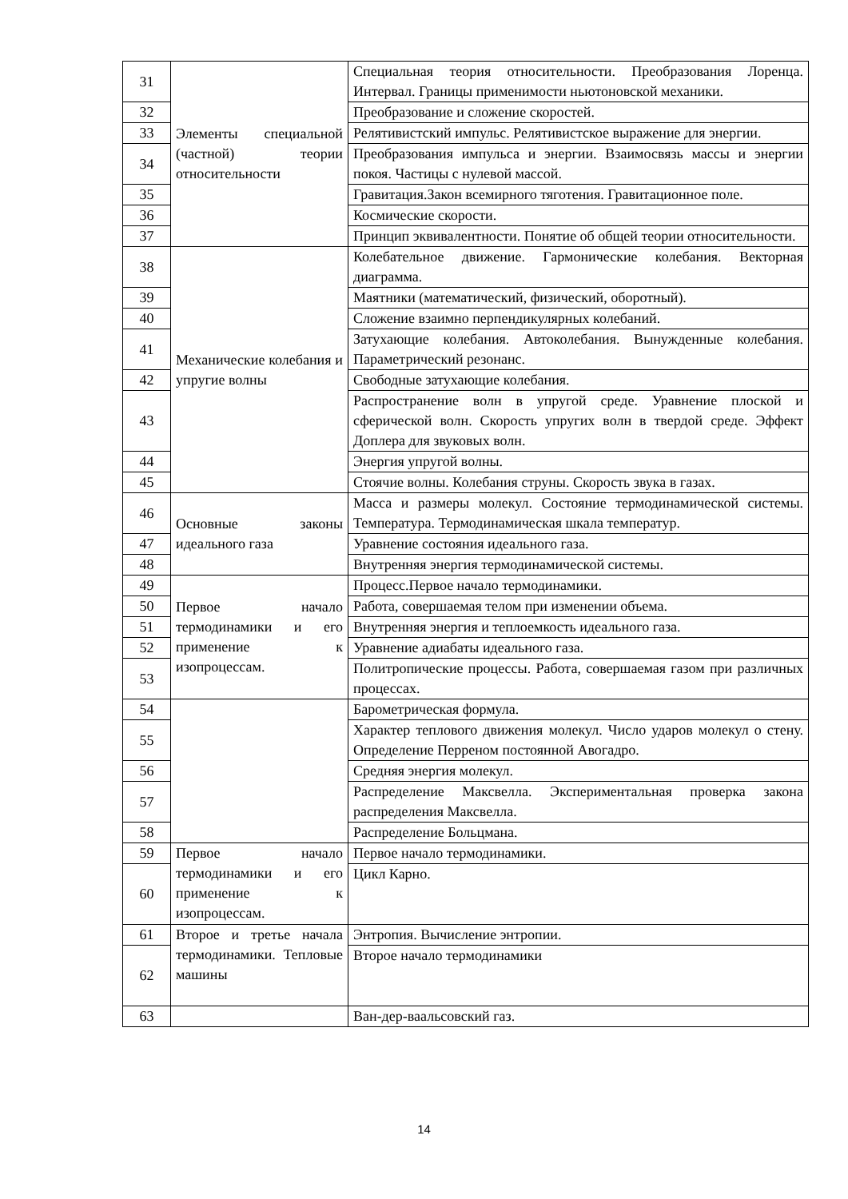| 31 | Элементы специальной (частной) теории относительности | Специальная теория относительности. Преобразования Лоренца. Интервал. Границы применимости ньютоновской механики. |
| 32 | | Преобразование и сложение скоростей. |
| 33 | | Релятивистский импульс. Релятивистское выражение для энергии. |
| 34 | | Преобразования импульса и энергии. Взаимосвязь массы и энергии покоя. Частицы с нулевой массой. |
| 35 | | Гравитация.Закон всемирного тяготения. Гравитационное поле. |
| 36 | | Космические скорости. |
| 37 | | Принцип эквивалентности. Понятие об общей теории относительности. |
| 38 | Механические колебания и упругие волны | Колебательное движение. Гармонические колебания. Векторная диаграмма. |
| 39 | | Маятники (математический, физический, оборотный). |
| 40 | | Сложение взаимно перпендикулярных колебаний. |
| 41 | | Затухающие колебания. Автоколебания. Вынужденные колебания. Параметрический резонанс. |
| 42 | | Свободные затухающие колебания. |
| 43 | | Распространение волн в упругой среде. Уравнение плоской и сферической волн. Скорость упругих волн в твердой среде. Эффект Доплера для звуковых волн. |
| 44 | | Энергия упругой волны. |
| 45 | | Стоячие волны. Колебания струны. Скорость звука в газах. |
| 46 | Основные законы идеального газа | Масса и размеры молекул. Состояние термодинамической системы. Температура. Термодинамическая шкала температур. |
| 47 | | Уравнение состояния идеального газа. |
| 48 | | Внутренняя энергия термодинамической системы. |
| 49 | Первое начало термодинамики и его применение к изопроцессам. | Процесс.Первое начало термодинамики. |
| 50 | | Работа, совершаемая телом при изменении объема. |
| 51 | | Внутренняя энергия и теплоемкость идеального газа. |
| 52 | | Уравнение адиабаты идеального газа. |
| 53 | | Политропические процессы. Работа, совершаемая газом при различных процессах. |
| 54 | | Барометрическая формула. |
| 55 | | Характер теплового движения молекул. Число ударов молекул о стену. Определение Перреном постоянной Авогадро. |
| 56 | | Средняя энергия молекул. |
| 57 | | Распределение Максвелла. Экспериментальная проверка закона распределения Максвелла. |
| 58 | | Распределение Больцмана. |
| 59 | Первое начало термодинамики и его применение к изопроцессам. | Первое начало термодинамики. |
| 60 | | Цикл Карно. |
| 61 | Второе и третье начала термодинамики. Тепловые машины | Энтропия. Вычисление энтропии. |
| 62 | | Второе начало термодинамики |
| 63 | | Ван-дер-ваальсовский газ. |
14